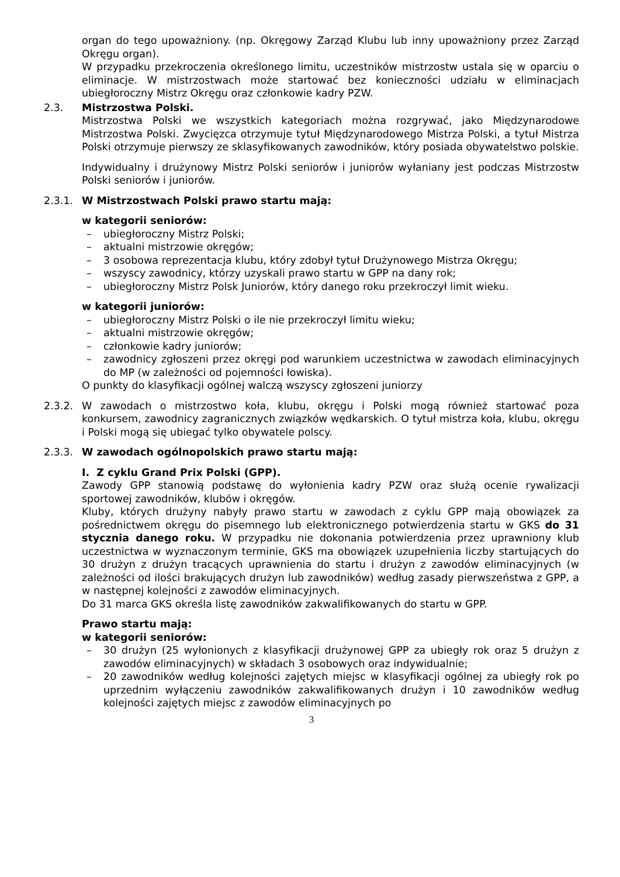organ do tego upoważniony. (np. Okręgowy Zarząd Klubu lub inny upoważniony przez Zarząd Okręgu organ).
W przypadku przekroczenia określonego limitu, uczestników mistrzostw ustala się w oparciu o eliminacje. W mistrzostwach może startować bez konieczności udziału w eliminacjach ubiegłoroczny Mistrz Okręgu oraz członkowie kadry PZW.
2.3. Mistrzostwa Polski.
Mistrzostwa Polski we wszystkich kategoriach można rozgrywać, jako Międzynarodowe Mistrzostwa Polski. Zwycięzca otrzymuje tytuł Międzynarodowego Mistrza Polski, a tytuł Mistrza Polski otrzymuje pierwszy ze sklasyfikowanych zawodników, który posiada obywatelstwo polskie.
Indywidualny i drużynowy Mistrz Polski seniorów i juniorów wyłaniany jest podczas Mistrzostw Polski seniorów i juniorów.
2.3.1. W Mistrzostwach Polski prawo startu mają:
w kategorii seniorów:
– ubiegłoroczny Mistrz Polski;
– aktualni mistrzowie okręgów;
– 3 osobowa reprezentacja klubu, który zdobył tytuł Drużynowego Mistrza Okręgu;
– wszyscy zawodnicy, którzy uzyskali prawo startu w GPP na dany rok;
– ubiegłoroczny Mistrz Polsk Juniorów, który danego roku przekroczył limit wieku.
w kategorii juniorów:
– ubiegłoroczny Mistrz Polski o ile nie przekroczył limitu wieku;
– aktualni mistrzowie okręgów;
– członkowie kadry juniorów;
– zawodnicy zgłoszeni przez okręgi pod warunkiem uczestnictwa w zawodach eliminacyjnych do MP (w zależności od pojemności łowiska).
O punkty do klasyfikacji ogólnej walczą wszyscy zgłoszeni juniorzy
2.3.2. W zawodach o mistrzostwo koła, klubu, okręgu i Polski mogą również startować poza konkursem, zawodnicy zagranicznych związków wędkarskich. O tytuł mistrza koła, klubu, okręgu i Polski mogą się ubiegać tylko obywatele polscy.
2.3.3. W zawodach ogólnopolskich prawo startu mają:
I. Z cyklu Grand Prix Polski (GPP).
Zawody GPP stanowią podstawę do wyłonienia kadry PZW oraz służą ocenie rywalizacji sportowej zawodników, klubów i okręgów.
Kluby, których drużyny nabyły prawo startu w zawodach z cyklu GPP mają obowiązek za pośrednictwem okręgu do pisemnego lub elektronicznego potwierdzenia startu w GKS do 31 stycznia danego roku. W przypadku nie dokonania potwierdzenia przez uprawniony klub uczestnictwa w wyznaczonym terminie, GKS ma obowiązek uzupełnienia liczby startujących do 30 drużyn z drużyn tracących uprawnienia do startu i drużyn z zawodów eliminacyjnych (w zależności od ilości brakujących drużyn lub zawodników) według zasady pierwszeństwa z GPP, a w następnej kolejności z zawodów eliminacyjnych.
Do 31 marca GKS określa listę zawodników zakwalifikowanych do startu w GPP.
Prawo startu mają:
w kategorii seniorów:
– 30 drużyn (25 wyłonionych z klasyfikacji drużynowej GPP za ubiegły rok oraz 5 drużyn z zawodów eliminacyjnych) w składach 3 osobowych oraz indywidualnie;
– 20 zawodników według kolejności zajętych miejsc w klasyfikacji ogólnej za ubiegły rok po uprzednim wyłączeniu zawodników zakwalifikowanych drużyn i 10 zawodników według kolejności zajętych miejsc z zawodów eliminacyjnych po
3